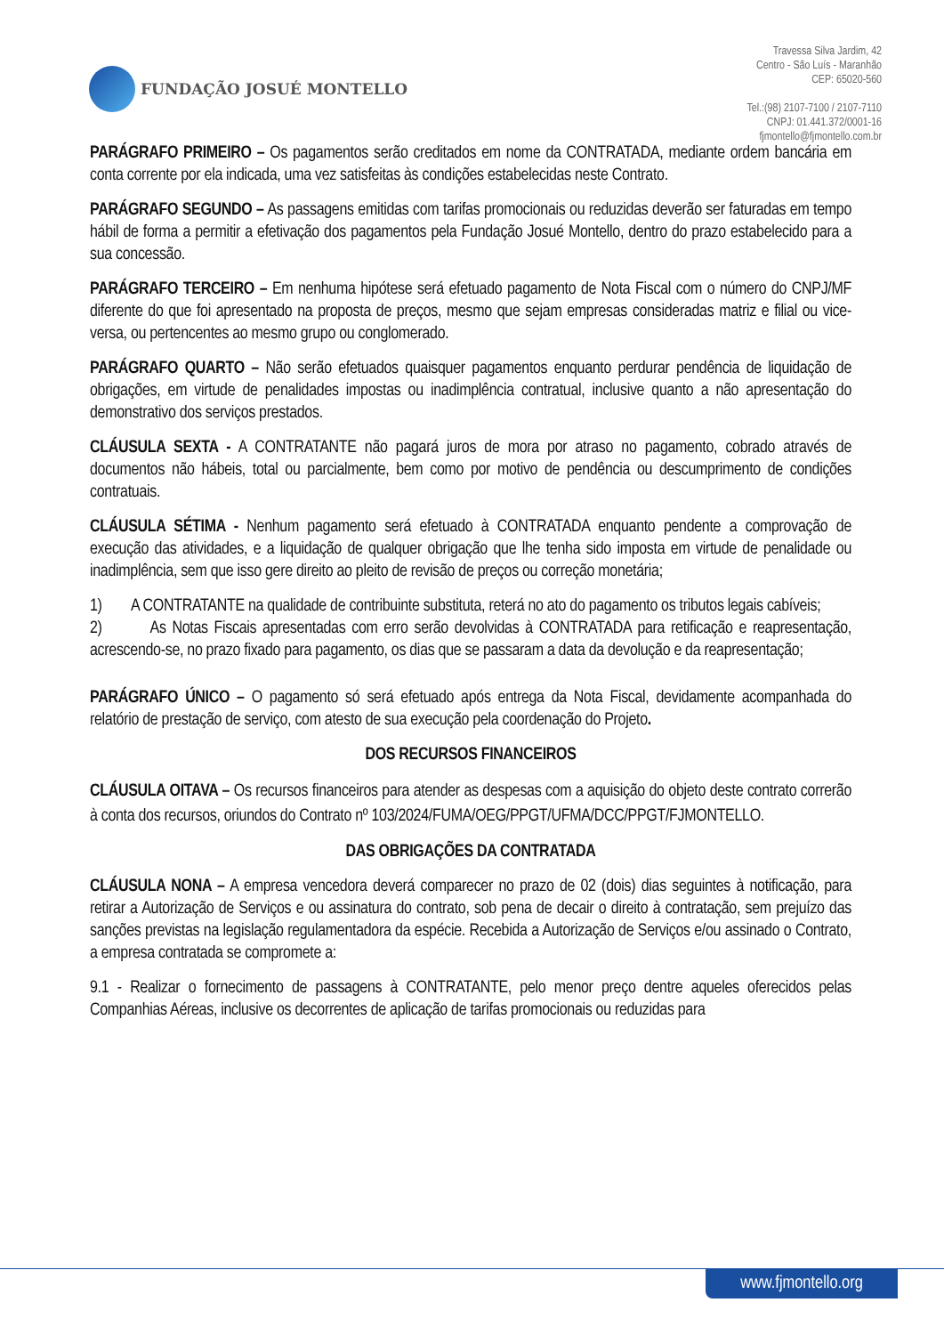FUNDAÇÃO JOSUÉ MONTELLO
Travessa Silva Jardim, 42
Centro - São Luís - Maranhão
CEP: 65020-560
Tel.:(98) 2107-7100 / 2107-7110
CNPJ: 01.441.372/0001-16
fjmontello@fjmontello.com.br
PARÁGRAFO PRIMEIRO – Os pagamentos serão creditados em nome da CONTRATADA, mediante ordem bancária em conta corrente por ela indicada, uma vez satisfeitas às condições estabelecidas neste Contrato.
PARÁGRAFO SEGUNDO – As passagens emitidas com tarifas promocionais ou reduzidas deverão ser faturadas em tempo hábil de forma a permitir a efetivação dos pagamentos pela Fundação Josué Montello, dentro do prazo estabelecido para a sua concessão.
PARÁGRAFO TERCEIRO – Em nenhuma hipótese será efetuado pagamento de Nota Fiscal com o número do CNPJ/MF diferente do que foi apresentado na proposta de preços, mesmo que sejam empresas consideradas matriz e filial ou vice-versa, ou pertencentes ao mesmo grupo ou conglomerado.
PARÁGRAFO QUARTO – Não serão efetuados quaisquer pagamentos enquanto perdurar pendência de liquidação de obrigações, em virtude de penalidades impostas ou inadimplência contratual, inclusive quanto a não apresentação do demonstrativo dos serviços prestados.
CLÁUSULA SEXTA - A CONTRATANTE não pagará juros de mora por atraso no pagamento, cobrado através de documentos não hábeis, total ou parcialmente, bem como por motivo de pendência ou descumprimento de condições contratuais.
CLÁUSULA SÉTIMA - Nenhum pagamento será efetuado à CONTRATADA enquanto pendente a comprovação de execução das atividades, e a liquidação de qualquer obrigação que lhe tenha sido imposta em virtude de penalidade ou inadimplência, sem que isso gere direito ao pleito de revisão de preços ou correção monetária;
1) A CONTRATANTE na qualidade de contribuinte substituta, reterá no ato do pagamento os tributos legais cabíveis;
2) As Notas Fiscais apresentadas com erro serão devolvidas à CONTRATADA para retificação e reapresentação, acrescendo-se, no prazo fixado para pagamento, os dias que se passaram a data da devolução e da reapresentação;
PARÁGRAFO ÚNICO – O pagamento só será efetuado após entrega da Nota Fiscal, devidamente acompanhada do relatório de prestação de serviço, com atesto de sua execução pela coordenação do Projeto.
DOS RECURSOS FINANCEIROS
CLÁUSULA OITAVA – Os recursos financeiros para atender as despesas com a aquisição do objeto deste contrato correrão à conta dos recursos, oriundos do Contrato nº 103/2024/FUMA/OEG/PPGT/UFMA/DCC/PPGT/FJMONTELLO.
DAS OBRIGAÇÕES DA CONTRATADA
CLÁUSULA NONA – A empresa vencedora deverá comparecer no prazo de 02 (dois) dias seguintes à notificação, para retirar a Autorização de Serviços e ou assinatura do contrato, sob pena de decair o direito à contratação, sem prejuízo das sanções previstas na legislação regulamentadora da espécie. Recebida a Autorização de Serviços e/ou assinado o Contrato, a empresa contratada se compromete a:
9.1 - Realizar o fornecimento de passagens à CONTRATANTE, pelo menor preço dentre aqueles oferecidos pelas Companhias Aéreas, inclusive os decorrentes de aplicação de tarifas promocionais ou reduzidas para
www.fjmontello.org